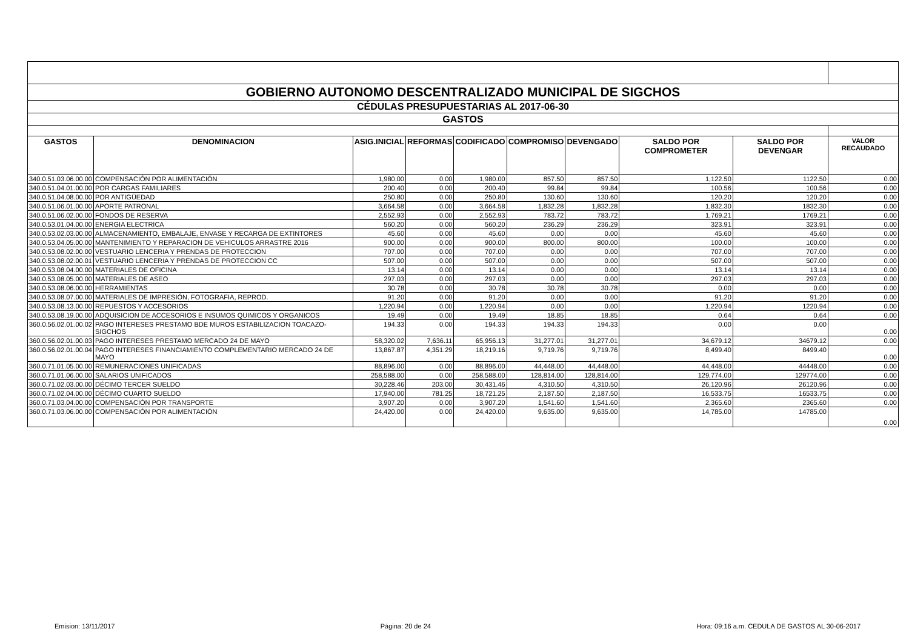| GOBIERNO AUTONOMO DESCENTRALIZADO MUNICIPAL DE SIGCHOS | | | | | | | | | |
| CÉDULAS PRESUPUESTARIAS AL 2017-06-30 | | | | | | | | | |
| GASTOS | | | | | | | | | |
| GASTOS | DENOMINACION | ASIG.INICIAL | REFORMAS | CODIFICADO | COMPROMISO | DEVENGADO | SALDO POR COMPROMETER | SALDO POR DEVENGAR | VALOR RECAUDADO |
| 340.0.51.03.06.00.00 | COMPENSACIÓN POR ALIMENTACIÓN | 1,980.00 | 0.00 | 1,980.00 | 857.50 | 857.50 | 1,122.50 | 1122.50 | 0.00 |
| 340.0.51.04.01.00.00 | POR CARGAS FAMILIARES | 200.40 | 0.00 | 200.40 | 99.84 | 99.84 | 100.56 | 100.56 | 0.00 |
| 340.0.51.04.08.00.00 | POR ANTIGÜEDAD | 250.80 | 0.00 | 250.80 | 130.60 | 130.60 | 120.20 | 120.20 | 0.00 |
| 340.0.51.06.01.00.00 | APORTE PATRONAL | 3,664.58 | 0.00 | 3,664.58 | 1,832.28 | 1,832.28 | 1,832.30 | 1832.30 | 0.00 |
| 340.0.51.06.02.00.00 | FONDOS DE RESERVA | 2,552.93 | 0.00 | 2,552.93 | 783.72 | 783.72 | 1,769.21 | 1769.21 | 0.00 |
| 340.0.53.01.04.00.00 | ENERGIA ELECTRICA | 560.20 | 0.00 | 560.20 | 236.29 | 236.29 | 323.91 | 323.91 | 0.00 |
| 340.0.53.02.03.00.00 | ALMACENAMIENTO, EMBALAJE, ENVASE Y RECARGA DE EXTINTORES | 45.60 | 0.00 | 45.60 | 0.00 | 0.00 | 45.60 | 45.60 | 0.00 |
| 340.0.53.04.05.00.00 | MANTENIMIENTO Y REPARACION DE VEHICULOS ARRASTRE 2016 | 900.00 | 0.00 | 900.00 | 800.00 | 800.00 | 100.00 | 100.00 | 0.00 |
| 340.0.53.08.02.00.00 | VESTUARIO LENCERIA Y PRENDAS DE PROTECCION | 707.00 | 0.00 | 707.00 | 0.00 | 0.00 | 707.00 | 707.00 | 0.00 |
| 340.0.53.08.02.00.01 | VESTUARIO LENCERIA Y PRENDAS DE PROTECCION CC | 507.00 | 0.00 | 507.00 | 0.00 | 0.00 | 507.00 | 507.00 | 0.00 |
| 340.0.53.08.04.00.00 | MATERIALES DE OFICINA | 13.14 | 0.00 | 13.14 | 0.00 | 0.00 | 13.14 | 13.14 | 0.00 |
| 340.0.53.08.05.00.00 | MATERIALES DE ASEO | 297.03 | 0.00 | 297.03 | 0.00 | 0.00 | 297.03 | 297.03 | 0.00 |
| 340.0.53.08.06.00.00 | HERRAMIENTAS | 30.78 | 0.00 | 30.78 | 30.78 | 30.78 | 0.00 | 0.00 | 0.00 |
| 340.0.53.08.07.00.00 | MATERIALES DE IMPRESIÓN, FOTOGRAFIA, REPROD. | 91.20 | 0.00 | 91.20 | 0.00 | 0.00 | 91.20 | 91.20 | 0.00 |
| 340.0.53.08.13.00.00 | REPUESTOS Y ACCESORIOS | 1,220.94 | 0.00 | 1,220.94 | 0.00 | 0.00 | 1,220.94 | 1220.94 | 0.00 |
| 340.0.53.08.19.00.00 | ADQUISICION DE ACCESORIOS E INSUMOS QUIMICOS Y ORGANICOS | 19.49 | 0.00 | 19.49 | 18.85 | 18.85 | 0.64 | 0.64 | 0.00 |
| 360.0.56.02.01.00.02 | PAGO INTERESES PRESTAMO BDE MUROS ESTABILIZACION TOACAZO-SIGCHOS | 194.33 | 0.00 | 194.33 | 194.33 | 194.33 | 0.00 | 0.00 | 0.00 |
| 360.0.56.02.01.00.03 | PAGO INTERESES PRESTAMO MERCADO 24 DE MAYO | 58,320.02 | 7,636.11 | 65,956.13 | 31,277.01 | 31,277.01 | 34,679.12 | 34679.12 | 0.00 |
| 360.0.56.02.01.00.04 | PAGO INTERESES FINANCIAMIENTO COMPLEMENTARIO MERCADO 24 DE MAYO | 13,867.87 | 4,351.29 | 18,219.16 | 9,719.76 | 9,719.76 | 8,499.40 | 8499.40 | 0.00 |
| 360.0.71.01.05.00.00 | REMUNERACIONES UNIFICADAS | 88,896.00 | 0.00 | 88,896.00 | 44,448.00 | 44,448.00 | 44,448.00 | 44448.00 | 0.00 |
| 360.0.71.01.06.00.00 | SALARIOS UNIFICADOS | 258,588.00 | 0.00 | 258,588.00 | 128,814.00 | 128,814.00 | 129,774.00 | 129774.00 | 0.00 |
| 360.0.71.02.03.00.00 | DÉCIMO TERCER SUELDO | 30,228.46 | 203.00 | 30,431.46 | 4,310.50 | 4,310.50 | 26,120.96 | 26120.96 | 0.00 |
| 360.0.71.02.04.00.00 | DÉCIMO CUARTO SUELDO | 17,940.00 | 781.25 | 18,721.25 | 2,187.50 | 2,187.50 | 16,533.75 | 16533.75 | 0.00 |
| 360.0.71.03.04.00.00 | COMPENSACIÓN POR TRANSPORTE | 3,907.20 | 0.00 | 3,907.20 | 1,541.60 | 1,541.60 | 2,365.60 | 2365.60 | 0.00 |
| 360.0.71.03.06.00.00 | COMPENSACIÓN POR ALIMENTACIÓN | 24,420.00 | 0.00 | 24,420.00 | 9,635.00 | 9,635.00 | 14,785.00 | 14785.00 | 0.00 |
Emision: 13/11/2017 Página: 20 de 24 Hora: 09:16 a.m. CEDULA DE GASTOS AL 30-06-2017